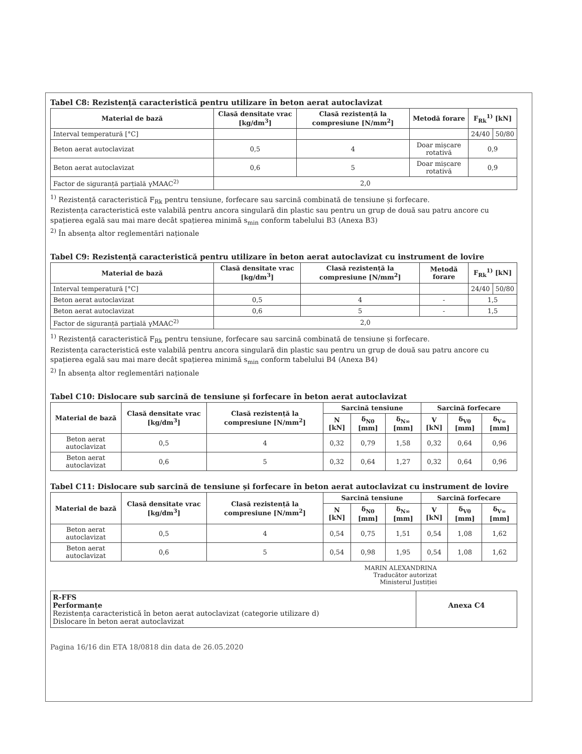Tabel C8: Rezistență caracteristică pentru utilizare în beton aerat autoclavizat
| Material de bază | Clasă densitate vrac [kg/dm<sup>3</sup>] | Clasă rezistență la compresiune [N/mm<sup>2</sup>] | Metodă forare | F<sub>Rk</sub><sup>1)</sup> [kN] | |
| --- | --- | --- | --- | --- | --- |
| Interval temperatură [°C] | | | | 24/40 | 50/80 |
| Beton aerat autoclavizat | 0,5 | 4 | Doar mișcare rotativă | 0,9 | |
| Beton aerat autoclavizat | 0,6 | 5 | Doar mișcare rotativă | 0,9 | |
| Factor de siguranță parțială γMAAC<sup>2)</sup> | 2,0 | | | | |
<sup>1)</sup> Rezistență caracteristică F<sub>Rk</sub> pentru tensiune, forfecare sau sarcină combinată de tensiune și forfecare.
Rezistența caracteristică este valabilă pentru ancora singulară din plastic sau pentru un grup de două sau patru ancore cu spațierea egală sau mai mare decât spațierea minimă s<sub>min</sub> conform tabelului B3 (Anexa B3)
<sup>2)</sup> În absența altor reglementări naționale
Tabel C9: Rezistență caracteristică pentru utilizare în beton aerat autoclavizat cu instrument de lovire
| Material de bază | Clasă densitate vrac [kg/dm<sup>3</sup>] | Clasă rezistență la compresiune [N/mm<sup>2</sup>] | Metodă forare | F<sub>Rk</sub><sup>1)</sup> [kN] | |
| --- | --- | --- | --- | --- | --- |
| Interval temperatură [°C] | | | | 24/40 | 50/80 |
| Beton aerat autoclavizat | 0,5 | 4 | - | 1,5 | |
| Beton aerat autoclavizat | 0,6 | 5 | - | 1,5 | |
| Factor de siguranță parțială γMAAC<sup>2)</sup> | 2,0 | | | | |
<sup>1)</sup> Rezistență caracteristică F<sub>Rk</sub> pentru tensiune, forfecare sau sarcină combinată de tensiune și forfecare.
Rezistența caracteristică este valabilă pentru ancora singulară din plastic sau pentru un grup de două sau patru ancore cu spațierea egală sau mai mare decât spațierea minimă s<sub>min</sub> conform tabelului B4 (Anexa B4)
<sup>2)</sup> În absența altor reglementări naționale
Tabel C10: Dislocare sub sarcină de tensiune și forfecare în beton aerat autoclavizat
| Material de bază | Clasă densitate vrac [kg/dm<sup>3</sup>] | Clasă rezistență la compresiune [N/mm<sup>2</sup>] | Sarcină tensiune | | | Sarcină forfecare | | |
| --- | --- | --- | --- | --- | --- | --- | --- | --- |
| | | | N [kN] | δ<sub>N0</sub> [mm] | δ<sub>N∞</sub> [mm] | V [kN] | δ<sub>V0</sub> [mm] | δ<sub>V∞</sub> [mm] |
| Beton aerat autoclavizat | 0,5 | 4 | 0,32 | 0,79 | 1,58 | 0,32 | 0,64 | 0,96 |
| Beton aerat autoclavizat | 0,6 | 5 | 0,32 | 0,64 | 1,27 | 0,32 | 0,64 | 0,96 |
Tabel C11: Dislocare sub sarcină de tensiune și forfecare în beton aerat autoclavizat cu instrument de lovire
| Material de bază | Clasă densitate vrac [kg/dm<sup>3</sup>] | Clasă rezistență la compresiune [N/mm<sup>2</sup>] | Sarcină tensiune | | | Sarcină forfecare | | |
| --- | --- | --- | --- | --- | --- | --- | --- | --- |
| | | | N [kN] | δ<sub>N0</sub> [mm] | δ<sub>N∞</sub> [mm] | V [kN] | δ<sub>V0</sub> [mm] | δ<sub>V∞</sub> [mm] |
| Beton aerat autoclavizat | 0,5 | 4 | 0,54 | 0,75 | 1,51 | 0,54 | 1,08 | 1,62 |
| Beton aerat autoclavizat | 0,6 | 5 | 0,54 | 0,98 | 1,95 | 0,54 | 1,08 | 1,62 |
MARIN ALEXANDRINA
Traducător autorizat
Ministerul Justiției
R-FFS
Performanțe
Rezistența caracteristică în beton aerat autoclavizat (categorie utilizare d)
Dislocare în beton aerat autoclavizat
Anexa C4
Pagina 16/16 din ETA 18/0818 din data de 26.05.2020